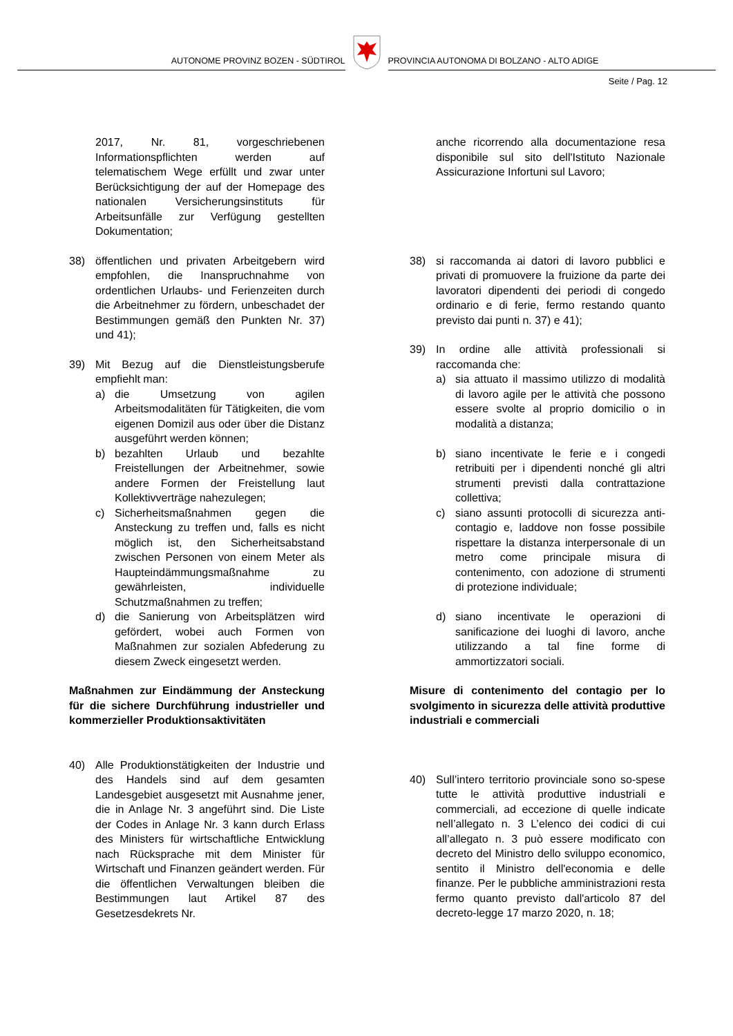AUTONOME PROVINZ BOZEN - SÜDTIROL
PROVINCIA AUTONOMA DI BOLZANO - ALTO ADIGE
Seite / Pag. 12
2017, Nr. 81, vorgeschriebenen Informationspflichten werden auf telematischem Wege erfüllt und zwar unter Berücksichtigung der auf der Homepage des nationalen Versicherungsinstituts für Arbeitsunfälle zur Verfügung gestellten Dokumentation;
38) öffentlichen und privaten Arbeitgebern wird empfohlen, die Inanspruchnahme von ordentlichen Urlaubs- und Ferienzeiten durch die Arbeitnehmer zu fördern, unbeschadet der Bestimmungen gemäß den Punkten Nr. 37) und 41);
39) Mit Bezug auf die Dienstleistungsberufe empfiehlt man:
a) die Umsetzung von agilen Arbeitsmodalitäten für Tätigkeiten, die vom eigenen Domizil aus oder über die Distanz ausgeführt werden können;
b) bezahlten Urlaub und bezahlte Freistellungen der Arbeitnehmer, sowie andere Formen der Freistellung laut Kollektivverträge nahezulegen;
c) Sicherheitsmaßnahmen gegen die Ansteckung zu treffen und, falls es nicht möglich ist, den Sicherheitsabstand zwischen Personen von einem Meter als Haupteindämmungsmaßnahme zu gewährleisten, individuelle Schutzmaßnahmen zu treffen;
d) die Sanierung von Arbeitsplätzen wird gefördert, wobei auch Formen von Maßnahmen zur sozialen Abfederung zu diesem Zweck eingesetzt werden.
Maßnahmen zur Eindämmung der Ansteckung für die sichere Durchführung industrieller und kommerzieller Produktionsaktivitäten
40) Alle Produktionstätigkeiten der Industrie und des Handels sind auf dem gesamten Landesgebiet ausgesetzt mit Ausnahme jener, die in Anlage Nr. 3 angeführt sind. Die Liste der Codes in Anlage Nr. 3 kann durch Erlass des Ministers für wirtschaftliche Entwicklung nach Rücksprache mit dem Minister für Wirtschaft und Finanzen geändert werden. Für die öffentlichen Verwaltungen bleiben die Bestimmungen laut Artikel 87 des Gesetzesdekrets Nr.
anche ricorrendo alla documentazione resa disponibile sul sito dell'Istituto Nazionale Assicurazione Infortuni sul Lavoro;
38) si raccomanda ai datori di lavoro pubblici e privati di promuovere la fruizione da parte dei lavoratori dipendenti dei periodi di congedo ordinario e di ferie, fermo restando quanto previsto dai punti n. 37) e 41);
39) In ordine alle attività professionali si raccomanda che:
a) sia attuato il massimo utilizzo di modalità di lavoro agile per le attività che possono essere svolte al proprio domicilio o in modalità a distanza;
b) siano incentivate le ferie e i congedi retribuiti per i dipendenti nonché gli altri strumenti previsti dalla contrattazione collettiva;
c) siano assunti protocolli di sicurezza anti-contagio e, laddove non fosse possibile rispettare la distanza interpersonale di un metro come principale misura di contenimento, con adozione di strumenti di protezione individuale;
d) siano incentivate le operazioni di sanificazione dei luoghi di lavoro, anche utilizzando a tal fine forme di ammortizzatori sociali.
Misure di contenimento del contagio per lo svolgimento in sicurezza delle attività produttive industriali e commerciali
40) Sull’intero territorio provinciale sono so-spese tutte le attività produttive industriali e commerciali, ad eccezione di quelle indicate nell’allegato n. 3 L’elenco dei codici di cui all’allegato n. 3 può essere modificato con decreto del Ministro dello sviluppo economico, sentito il Ministro dell'economia e delle finanze. Per le pubbliche amministrazioni resta fermo quanto previsto dall'articolo 87 del decreto-legge 17 marzo 2020, n. 18;